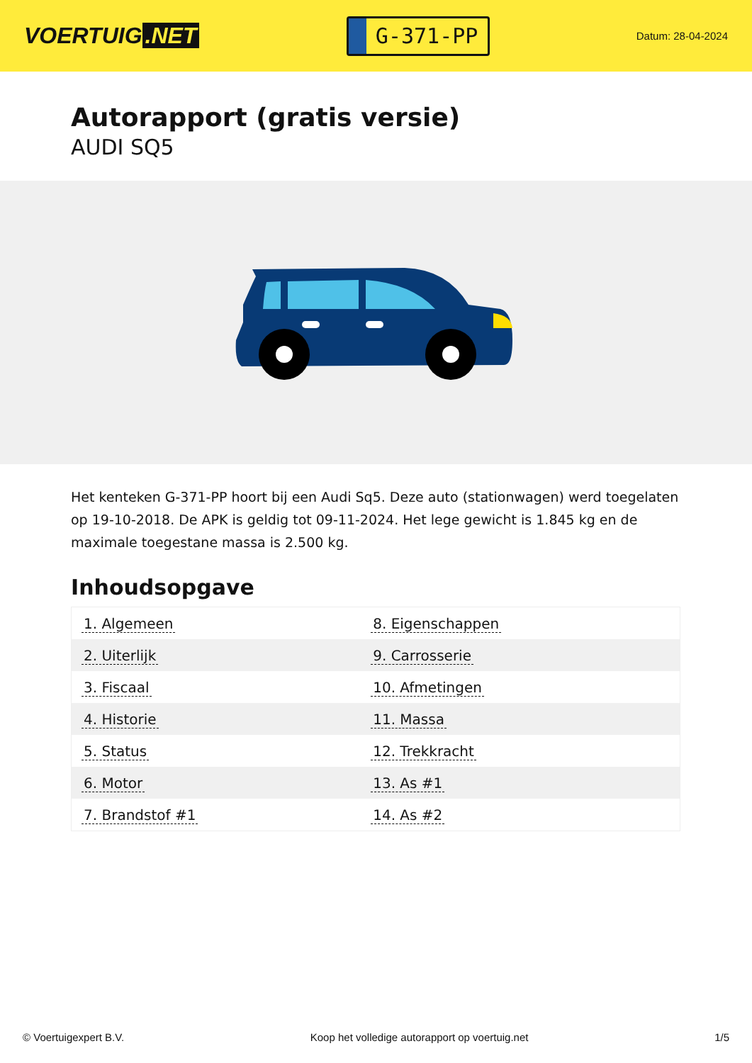VOERTUIG.NET
G-371-PP
Datum: 28-04-2024
Autorapport (gratis versie)
AUDI SQ5
Het kenteken G-371-PP hoort bij een Audi Sq5. Deze auto (stationwagen) werd toegelaten op 19-10-2018. De APK is geldig tot 09-11-2024. Het lege gewicht is 1.845 kg en de maximale toegestane massa is 2.500 kg.
Inhoudsopgave
| 1. Algemeen | 8. Eigenschappen |
| 2. Uiterlijk | 9. Carrosserie |
| 3. Fiscaal | 10. Afmetingen |
| 4. Historie | 11. Massa |
| 5. Status | 12. Trekkracht |
| 6. Motor | 13. As #1 |
| 7. Brandstof #1 | 14. As #2 |
© Voertuigexpert B.V. Koop het volledige autorapport op voertuig.net
1/5